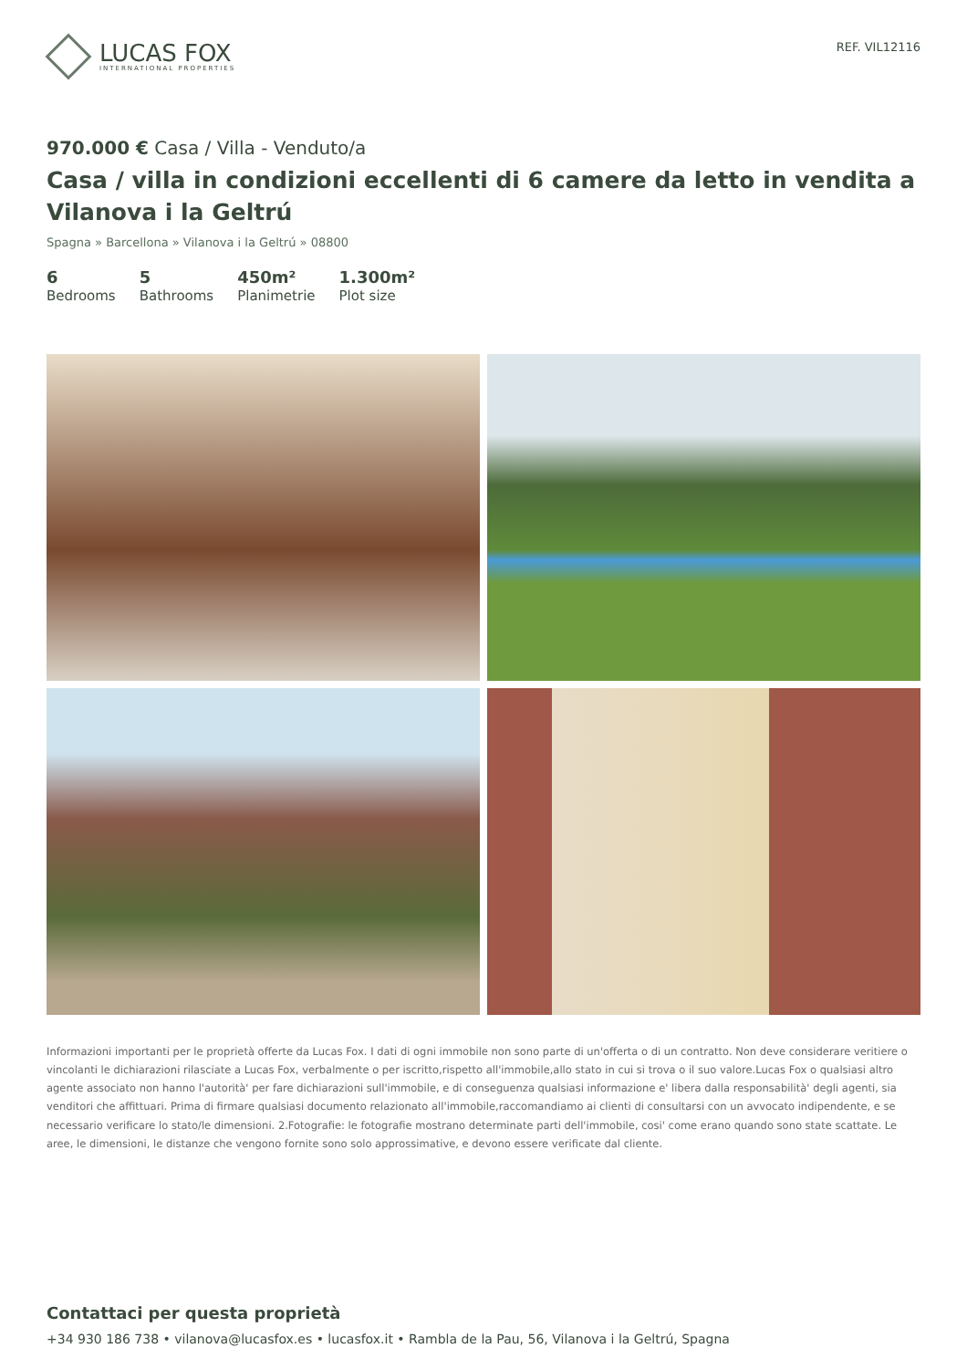LUCAS FOX
INTERNATIONAL PROPERTIES
REF. VIL12116
970.000 € Casa / Villa - Venduto/a
Casa / villa in condizioni eccellenti di 6 camere da letto in vendita a Vilanova i la Geltrú
Spagna » Barcellona » Vilanova i la Geltrú » 08800
6
Bedrooms
5
Bathrooms
450m²
Planimetrie
1.300m²
Plot size
Informazioni importanti per le proprietà offerte da Lucas Fox. I dati di ogni immobile non sono parte di un'offerta o di un contratto. Non deve considerare veritiere o vincolanti le dichiarazioni rilasciate a Lucas Fox, verbalmente o per iscritto,rispetto all'immobile,allo stato in cui si trova o il suo valore.Lucas Fox o qualsiasi altro agente associato non hanno l'autorità' per fare dichiarazioni sull'immobile, e di conseguenza qualsiasi informazione e' libera dalla responsabilità' degli agenti, sia venditori che affittuari. Prima di firmare qualsiasi documento relazionato all'immobile,raccomandiamo ai clienti di consultarsi con un avvocato indipendente, e se necessario verificare lo stato/le dimensioni. 2.Fotografie: le fotografie mostrano determinate parti dell'immobile, cosi' come erano quando sono state scattate. Le aree, le dimensioni, le distanze che vengono fornite sono solo approssimative, e devono essere verificate dal cliente.
Contattaci per questa proprietà
+34 930 186 738 • vilanova@lucasfox.es • lucasfox.it • Rambla de la Pau, 56, Vilanova i la Geltrú, Spagna